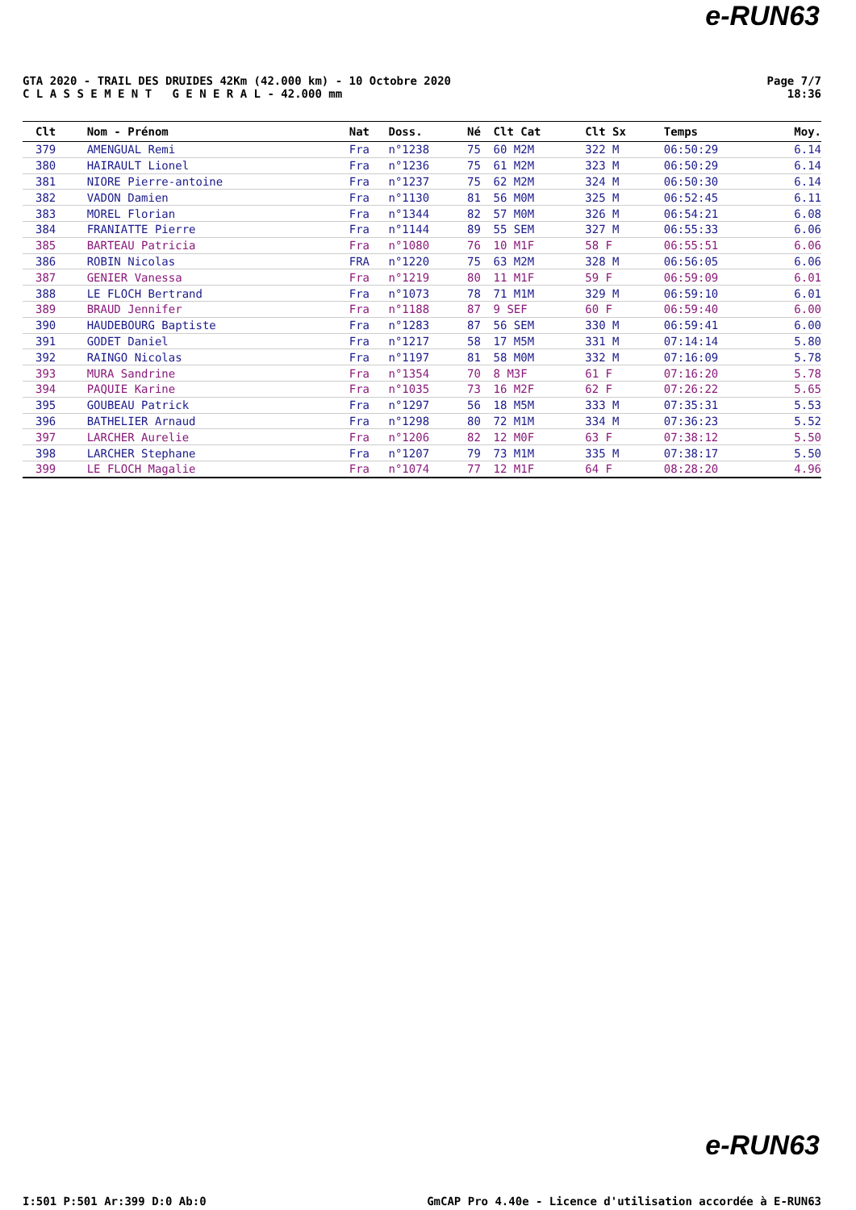e-RUN63
GTA 2020 - TRAIL DES DRUIDES 42Km (42.000 km) - 10 Octobre 2020
C L A S S E M E N T G E N E R A L - 42.000 mm
Page 7/7
18:36
| Clt | Nom - Prénom | Nat | Doss. | Né | Clt Cat | Clt Sx | Temps | Moy. |
| --- | --- | --- | --- | --- | --- | --- | --- | --- |
| 379 | AMENGUAL Remi | Fra | n°1238 | 75 | 60 M2M | 322 M | 06:50:29 | 6.14 |
| 380 | HAIRAULT Lionel | Fra | n°1236 | 75 | 61 M2M | 323 M | 06:50:29 | 6.14 |
| 381 | NIORE Pierre-antoine | Fra | n°1237 | 75 | 62 M2M | 324 M | 06:50:30 | 6.14 |
| 382 | VADON Damien | Fra | n°1130 | 81 | 56 M0M | 325 M | 06:52:45 | 6.11 |
| 383 | MOREL Florian | Fra | n°1344 | 82 | 57 M0M | 326 M | 06:54:21 | 6.08 |
| 384 | FRANIATTE Pierre | Fra | n°1144 | 89 | 55 SEM | 327 M | 06:55:33 | 6.06 |
| 385 | BARTEAU Patricia | Fra | n°1080 | 76 | 10 M1F | 58 F | 06:55:51 | 6.06 |
| 386 | ROBIN Nicolas | FRA | n°1220 | 75 | 63 M2M | 328 M | 06:56:05 | 6.06 |
| 387 | GENIER Vanessa | Fra | n°1219 | 80 | 11 M1F | 59 F | 06:59:09 | 6.01 |
| 388 | LE FLOCH Bertrand | Fra | n°1073 | 78 | 71 M1M | 329 M | 06:59:10 | 6.01 |
| 389 | BRAUD Jennifer | Fra | n°1188 | 87 | 9 SEF | 60 F | 06:59:40 | 6.00 |
| 390 | HAUDEBOURG Baptiste | Fra | n°1283 | 87 | 56 SEM | 330 M | 06:59:41 | 6.00 |
| 391 | GODET Daniel | Fra | n°1217 | 58 | 17 M5M | 331 M | 07:14:14 | 5.80 |
| 392 | RAINGO Nicolas | Fra | n°1197 | 81 | 58 M0M | 332 M | 07:16:09 | 5.78 |
| 393 | MURA Sandrine | Fra | n°1354 | 70 | 8 M3F | 61 F | 07:16:20 | 5.78 |
| 394 | PAQUIE Karine | Fra | n°1035 | 73 | 16 M2F | 62 F | 07:26:22 | 5.65 |
| 395 | GOUBEAU Patrick | Fra | n°1297 | 56 | 18 M5M | 333 M | 07:35:31 | 5.53 |
| 396 | BATHELIER Arnaud | Fra | n°1298 | 80 | 72 M1M | 334 M | 07:36:23 | 5.52 |
| 397 | LARCHER Aurelie | Fra | n°1206 | 82 | 12 M0F | 63 F | 07:38:12 | 5.50 |
| 398 | LARCHER Stephane | Fra | n°1207 | 79 | 73 M1M | 335 M | 07:38:17 | 5.50 |
| 399 | LE FLOCH Magalie | Fra | n°1074 | 77 | 12 M1F | 64 F | 08:28:20 | 4.96 |
e-RUN63
I:501 P:501 Ar:399 D:0 Ab:0 GmCAP Pro 4.40e - Licence d'utilisation accordée à E-RUN63